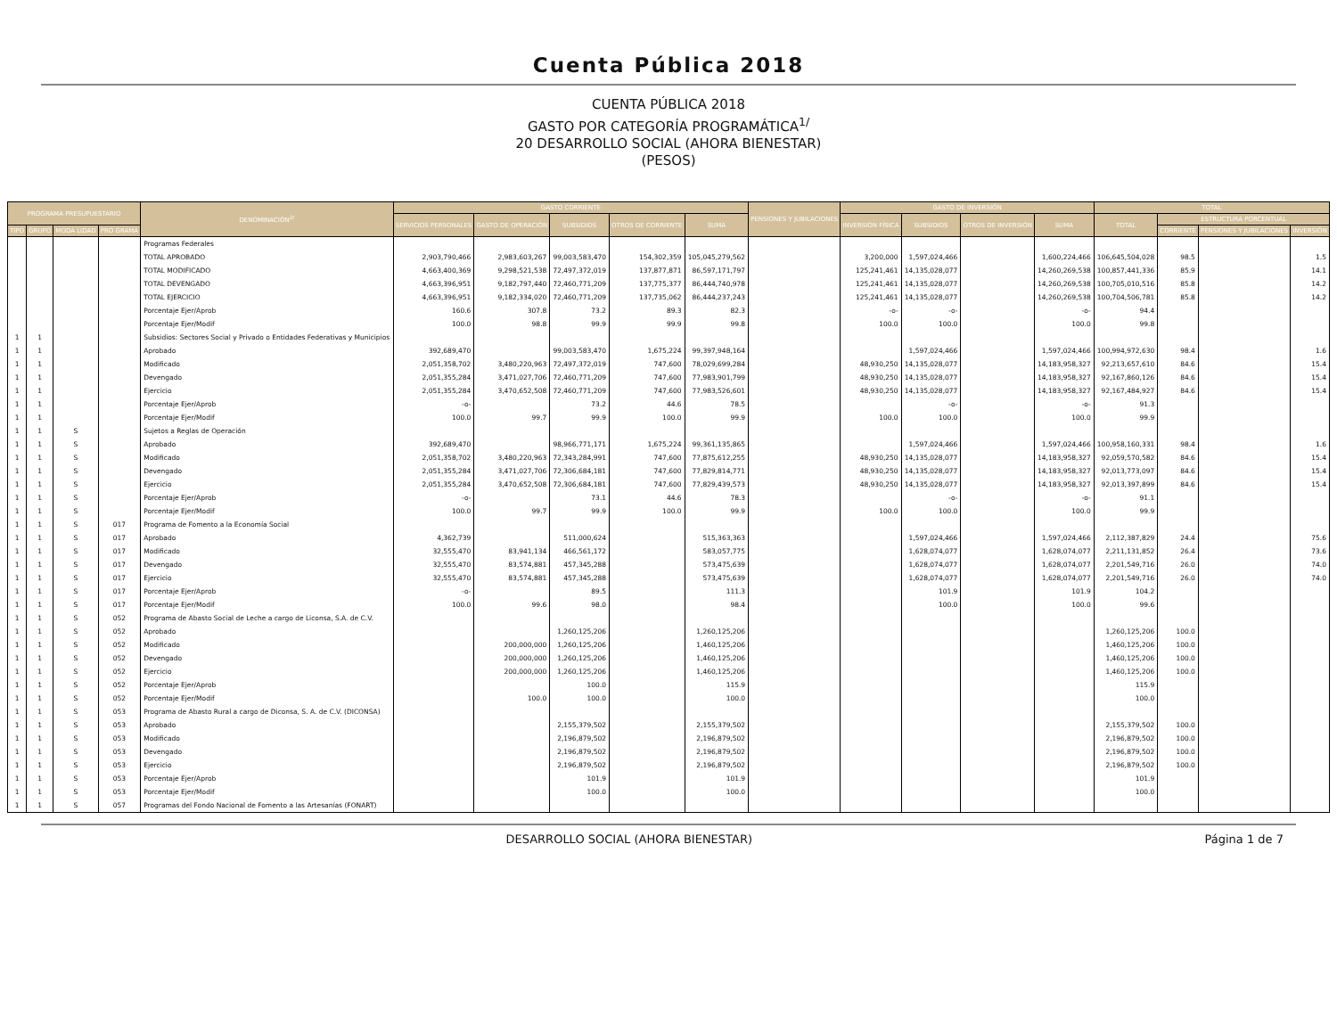Cuenta Pública 2018
CUENTA PÚBLICA 2018
GASTO POR CATEGORÍA PROGRAMÁTICA<sup>1/</sup>
20 DESARROLLO SOCIAL (AHORA BIENESTAR)
(PESOS)
| PROGRAMA PRESUPUESTARIO | | | | DENOMINACIÓN<sup>2/</sup> | GASTO CORRIENTE | | | | | PENSIONES Y JUBILACIONES | GASTO DE INVERSIÓN | | | | TOTAL | | | |
| --- | --- | --- | --- | --- | --- | --- | --- | --- | --- | --- | --- | --- | --- | --- | --- | --- | --- | --- |
| | | | | | SERVICIOS PERSONALES | GASTO DE OPERACIÓN | SUBSIDIOS | OTROS DE CORRIENTE | SUMA | | INVERSIÓN FÍSICA | SUBSIDIOS | OTROS DE INVERSIÓN | SUMA | TOTAL | ESTRUCTURA PORCENTUAL | | |
| TIPO | GRUPO | MODA LIDAD | PRO GRAMA | | | | | | | | | | | | | CORRIENTE | PENSIONES Y JUBILACIONES | INVERSIÓN |
| | | | | Programas Federales | | | | | | | | | | | | | | |
| | | | | TOTAL APROBADO | 2,903,790,466 | 2,983,603,267 | 99,003,583,470 | 154,302,359 | 105,045,279,562 | | 3,200,000 | 1,597,024,466 | | 1,600,224,466 | 106,645,504,028 | 98.5 | | 1.5 |
| | | | | TOTAL MODIFICADO | 4,663,400,369 | 9,298,521,538 | 72,497,372,019 | 137,877,871 | 86,597,171,797 | | 125,241,461 | 14,135,028,077 | | 14,260,269,538 | 100,857,441,336 | 85.9 | | 14.1 |
| | | | | TOTAL DEVENGADO | 4,663,396,951 | 9,182,797,440 | 72,460,771,209 | 137,775,377 | 86,444,740,978 | | 125,241,461 | 14,135,028,077 | | 14,260,269,538 | 100,705,010,516 | 85.8 | | 14.2 |
| | | | | TOTAL EJERCICIO | 4,663,396,951 | 9,182,334,020 | 72,460,771,209 | 137,735,062 | 86,444,237,243 | | 125,241,461 | 14,135,028,077 | | 14,260,269,538 | 100,704,506,781 | 85.8 | | 14.2 |
| | | | | Porcentaje Ejer/Aprob | 160.6 | 307.8 | 73.2 | 89.3 | 82.3 | | -o- | -o- | | -o- | 94.4 | | | |
| | | | | Porcentaje Ejer/Modif | 100.0 | 98.8 | 99.9 | 99.9 | 99.8 | | 100.0 | 100.0 | | 100.0 | 99.8 | | | |
| 1 | 1 | | | Subsidios: Sectores Social y Privado o Entidades Federativas y Municipios | | | | | | | | | | | | | | |
| 1 | 1 | | | Aprobado | 392,689,470 | | 99,003,583,470 | 1,675,224 | 99,397,948,164 | | | 1,597,024,466 | | 1,597,024,466 | 100,994,972,630 | 98.4 | | 1.6 |
| 1 | 1 | | | Modificado | 2,051,358,702 | 3,480,220,963 | 72,497,372,019 | 747,600 | 78,029,699,284 | | 48,930,250 | 14,135,028,077 | | 14,183,958,327 | 92,213,657,610 | 84.6 | | 15.4 |
| 1 | 1 | | | Devengado | 2,051,355,284 | 3,471,027,706 | 72,460,771,209 | 747,600 | 77,983,901,799 | | 48,930,250 | 14,135,028,077 | | 14,183,958,327 | 92,167,860,126 | 84.6 | | 15.4 |
| 1 | 1 | | | Ejercicio | 2,051,355,284 | 3,470,652,508 | 72,460,771,209 | 747,600 | 77,983,526,601 | | 48,930,250 | 14,135,028,077 | | 14,183,958,327 | 92,167,484,927 | 84.6 | | 15.4 |
| 1 | 1 | | | Porcentaje Ejer/Aprob | -o- | | 73.2 | 44.6 | 78.5 | | | -o- | | -o- | 91.3 | | | |
| 1 | 1 | | | Porcentaje Ejer/Modif | 100.0 | 99.7 | 99.9 | 100.0 | 99.9 | | 100.0 | 100.0 | | 100.0 | 99.9 | | | |
| 1 | 1 | S | | Sujetos a Reglas de Operación | | | | | | | | | | | | | | |
| 1 | 1 | S | | Aprobado | 392,689,470 | | 98,966,771,171 | 1,675,224 | 99,361,135,865 | | | 1,597,024,466 | | 1,597,024,466 | 100,958,160,331 | 98.4 | | 1.6 |
| 1 | 1 | S | | Modificado | 2,051,358,702 | 3,480,220,963 | 72,343,284,991 | 747,600 | 77,875,612,255 | | 48,930,250 | 14,135,028,077 | | 14,183,958,327 | 92,059,570,582 | 84.6 | | 15.4 |
| 1 | 1 | S | | Devengado | 2,051,355,284 | 3,471,027,706 | 72,306,684,181 | 747,600 | 77,829,814,771 | | 48,930,250 | 14,135,028,077 | | 14,183,958,327 | 92,013,773,097 | 84.6 | | 15.4 |
| 1 | 1 | S | | Ejercicio | 2,051,355,284 | 3,470,652,508 | 72,306,684,181 | 747,600 | 77,829,439,573 | | 48,930,250 | 14,135,028,077 | | 14,183,958,327 | 92,013,397,899 | 84.6 | | 15.4 |
| 1 | 1 | S | | Porcentaje Ejer/Aprob | -o- | | 73.1 | 44.6 | 78.3 | | | -o- | | -o- | 91.1 | | | |
| 1 | 1 | S | | Porcentaje Ejer/Modif | 100.0 | 99.7 | 99.9 | 100.0 | 99.9 | | 100.0 | 100.0 | | 100.0 | 99.9 | | | |
| 1 | 1 | S | 017 | Programa de Fomento a la Economía Social | | | | | | | | | | | | | | |
| 1 | 1 | S | 017 | Aprobado | 4,362,739 | | 511,000,624 | | 515,363,363 | | | 1,597,024,466 | | 1,597,024,466 | 2,112,387,829 | 24.4 | | 75.6 |
| 1 | 1 | S | 017 | Modificado | 32,555,470 | 83,941,134 | 466,561,172 | | 583,057,775 | | | 1,628,074,077 | | 1,628,074,077 | 2,211,131,852 | 26.4 | | 73.6 |
| 1 | 1 | S | 017 | Devengado | 32,555,470 | 83,574,881 | 457,345,288 | | 573,475,639 | | | 1,628,074,077 | | 1,628,074,077 | 2,201,549,716 | 26.0 | | 74.0 |
| 1 | 1 | S | 017 | Ejercicio | 32,555,470 | 83,574,881 | 457,345,288 | | 573,475,639 | | | 1,628,074,077 | | 1,628,074,077 | 2,201,549,716 | 26.0 | | 74.0 |
| 1 | 1 | S | 017 | Porcentaje Ejer/Aprob | -o- | | 89.5 | | 111.3 | | | 101.9 | | 101.9 | 104.2 | | | |
| 1 | 1 | S | 017 | Porcentaje Ejer/Modif | 100.0 | 99.6 | 98.0 | | 98.4 | | | 100.0 | | 100.0 | 99.6 | | | |
| 1 | 1 | S | 052 | Programa de Abasto Social de Leche a cargo de Liconsa, S.A. de C.V. | | | | | | | | | | | | | | |
| 1 | 1 | S | 052 | Aprobado | | | 1,260,125,206 | | 1,260,125,206 | | | | | | 1,260,125,206 | 100.0 | | |
| 1 | 1 | S | 052 | Modificado | | 200,000,000 | 1,260,125,206 | | 1,460,125,206 | | | | | | 1,460,125,206 | 100.0 | | |
| 1 | 1 | S | 052 | Devengado | | 200,000,000 | 1,260,125,206 | | 1,460,125,206 | | | | | | 1,460,125,206 | 100.0 | | |
| 1 | 1 | S | 052 | Ejercicio | | 200,000,000 | 1,260,125,206 | | 1,460,125,206 | | | | | | 1,460,125,206 | 100.0 | | |
| 1 | 1 | S | 052 | Porcentaje Ejer/Aprob | | | 100.0 | | 115.9 | | | | | | 115.9 | | | |
| 1 | 1 | S | 052 | Porcentaje Ejer/Modif | | 100.0 | 100.0 | | 100.0 | | | | | | 100.0 | | | |
| 1 | 1 | S | 053 | Programa de Abasto Rural a cargo de Diconsa, S. A. de C.V. (DICONSA) | | | | | | | | | | | | | | |
| 1 | 1 | S | 053 | Aprobado | | | 2,155,379,502 | | 2,155,379,502 | | | | | | 2,155,379,502 | 100.0 | | |
| 1 | 1 | S | 053 | Modificado | | | 2,196,879,502 | | 2,196,879,502 | | | | | | 2,196,879,502 | 100.0 | | |
| 1 | 1 | S | 053 | Devengado | | | 2,196,879,502 | | 2,196,879,502 | | | | | | 2,196,879,502 | 100.0 | | |
| 1 | 1 | S | 053 | Ejercicio | | | 2,196,879,502 | | 2,196,879,502 | | | | | | 2,196,879,502 | 100.0 | | |
| 1 | 1 | S | 053 | Porcentaje Ejer/Aprob | | | 101.9 | | 101.9 | | | | | | 101.9 | | | |
| 1 | 1 | S | 053 | Porcentaje Ejer/Modif | | | 100.0 | | 100.0 | | | | | | 100.0 | | | |
| 1 | 1 | S | 057 | Programas del Fondo Nacional de Fomento a las Artesanías (FONART) | | | | | | | | | | | | | | |
DESARROLLO SOCIAL (AHORA BIENESTAR) Página 1 de 7